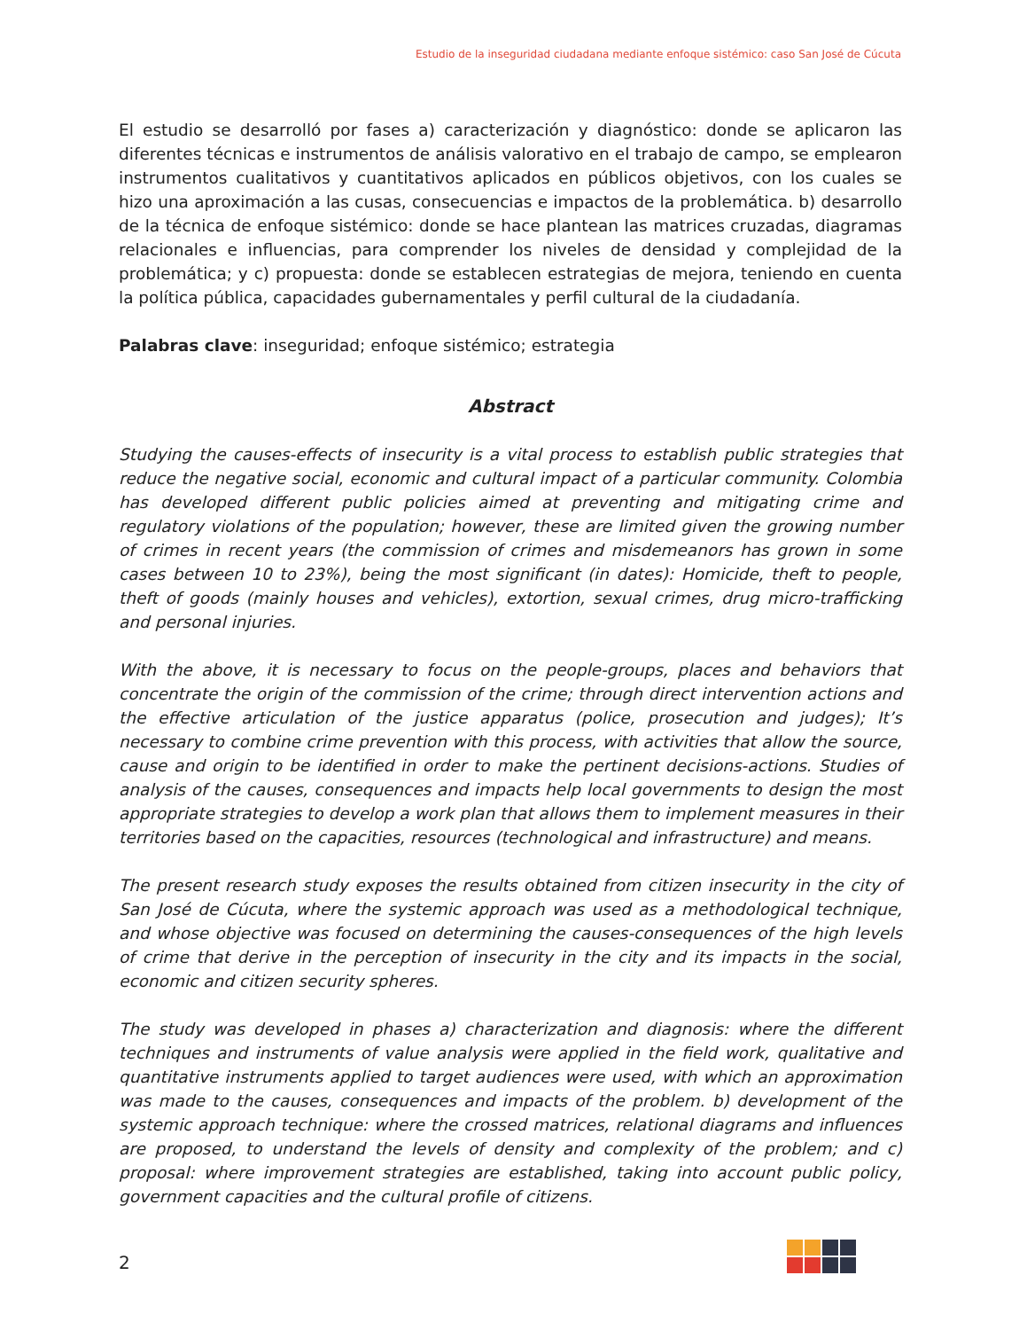Estudio de la inseguridad ciudadana mediante enfoque sistémico: caso San José de Cúcuta
El estudio se desarrolló por fases a) caracterización y diagnóstico: donde se aplicaron las diferentes técnicas e instrumentos de análisis valorativo en el trabajo de campo, se emplearon instrumentos cualitativos y cuantitativos aplicados en públicos objetivos, con los cuales se hizo una aproximación a las cusas, consecuencias e impactos de la problemática. b) desarrollo de la técnica de enfoque sistémico: donde se hace plantean las matrices cruzadas, diagramas relacionales e influencias, para comprender los niveles de densidad y complejidad de la problemática; y c) propuesta: donde se establecen estrategias de mejora, teniendo en cuenta la política pública, capacidades gubernamentales y perfil cultural de la ciudadanía.
Palabras clave: inseguridad; enfoque sistémico; estrategia
Abstract
Studying the causes-effects of insecurity is a vital process to establish public strategies that reduce the negative social, economic and cultural impact of a particular community. Colombia has developed different public policies aimed at preventing and mitigating crime and regulatory violations of the population; however, these are limited given the growing number of crimes in recent years (the commission of crimes and misdemeanors has grown in some cases between 10 to 23%), being the most significant (in dates): Homicide, theft to people, theft of goods (mainly houses and vehicles), extortion, sexual crimes, drug micro-trafficking and personal injuries.
With the above, it is necessary to focus on the people-groups, places and behaviors that concentrate the origin of the commission of the crime; through direct intervention actions and the effective articulation of the justice apparatus (police, prosecution and judges); It’s necessary to combine crime prevention with this process, with activities that allow the source, cause and origin to be identified in order to make the pertinent decisions-actions. Studies of analysis of the causes, consequences and impacts help local governments to design the most appropriate strategies to develop a work plan that allows them to implement measures in their territories based on the capacities, resources (technological and infrastructure) and means.
The present research study exposes the results obtained from citizen insecurity in the city of San José de Cúcuta, where the systemic approach was used as a methodological technique, and whose objective was focused on determining the causes-consequences of the high levels of crime that derive in the perception of insecurity in the city and its impacts in the social, economic and citizen security spheres.
The study was developed in phases a) characterization and diagnosis: where the different techniques and instruments of value analysis were applied in the field work, qualitative and quantitative instruments applied to target audiences were used, with which an approximation was made to the causes, consequences and impacts of the problem. b) development of the systemic approach technique: where the crossed matrices, relational diagrams and influences are proposed, to understand the levels of density and complexity of the problem; and c) proposal: where improvement strategies are established, taking into account public policy, government capacities and the cultural profile of citizens.
2